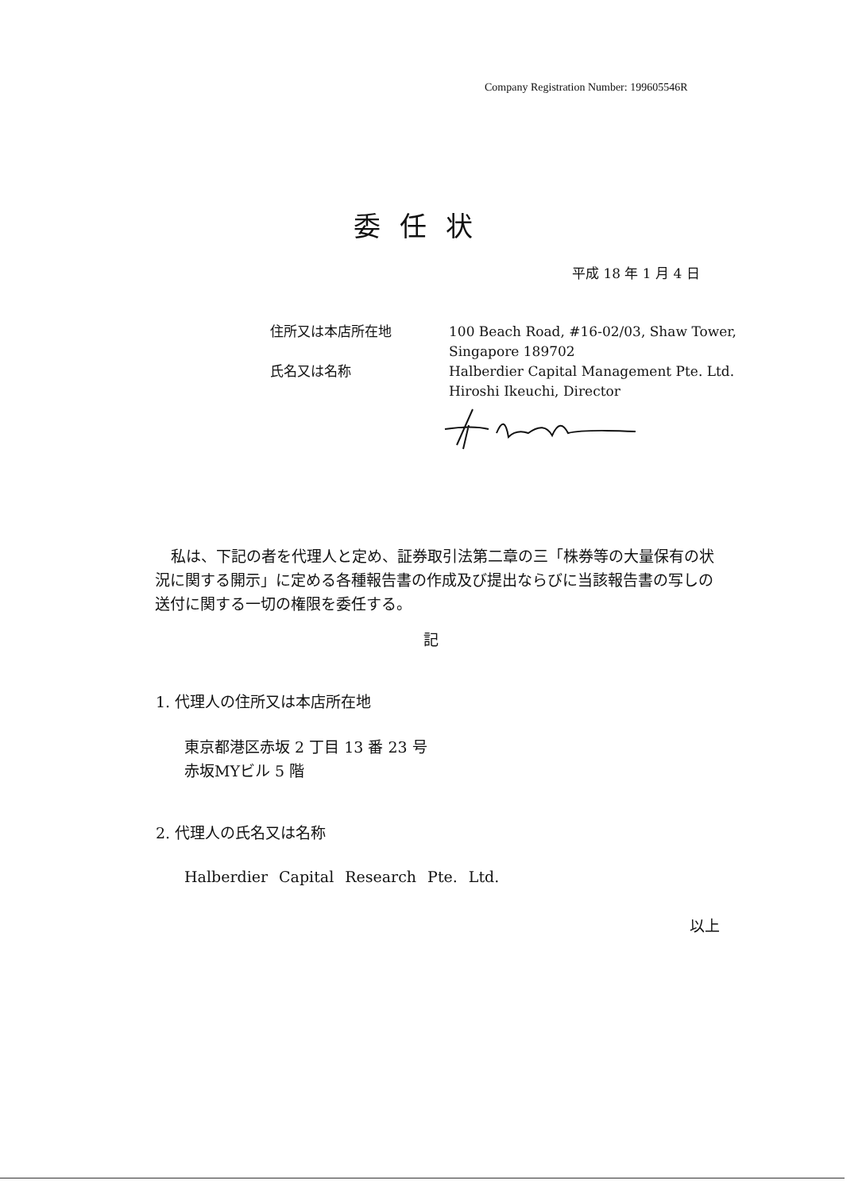Company Registration Number: 199605546R
委任状
平成 18 年 1 月 4 日
住所又は本店所在地 100 Beach Road, #16-02/03, Shaw Tower,
Singapore 189702
氏名又は名称 Halberdier Capital Management Pte. Ltd.
Hiroshi Ikeuchi, Director
私は、下記の者を代理人と定め、証券取引法第二章の三「株券等の大量保有の状況に関する開示」に定める各種報告書の作成及び提出ならびに当該報告書の写しの送付に関する一切の権限を委任する。
記
1. 代理人の住所又は本店所在地
東京都港区赤坂 2 丁目 13 番 23 号
赤坂MYビル 5 階
2. 代理人の氏名又は名称
Halberdier Capital Research Pte. Ltd.
以上